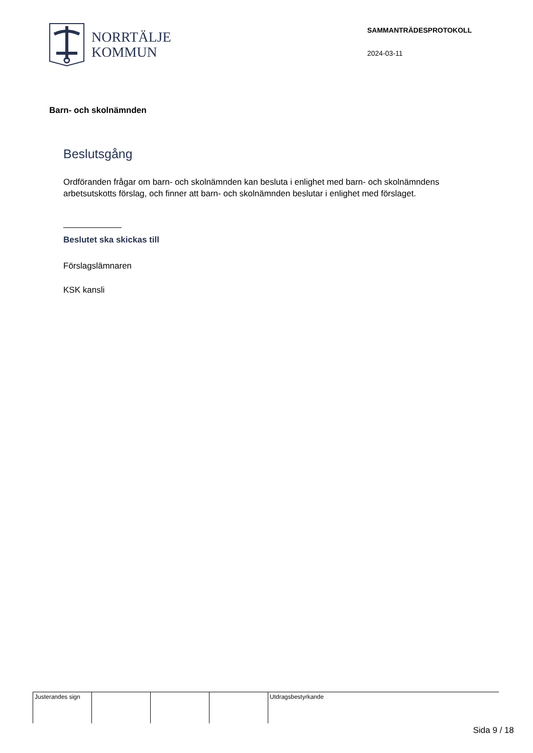NORRTÄLJE
KOMMUN
SAMMANTRÄDESPROTOKOLL
2024-03-11
Barn- och skolnämnden
Beslutsgång
Ordföranden frågar om barn- och skolnämnden kan besluta i enlighet med barn- och skolnämndens arbetsutskotts förslag, och finner att barn- och skolnämnden beslutar i enlighet med förslaget.
Beslutet ska skickas till
Förslagslämnaren
KSK kansli
Justerandes sign
Utdragsbestyrkande
Sida 9 / 18